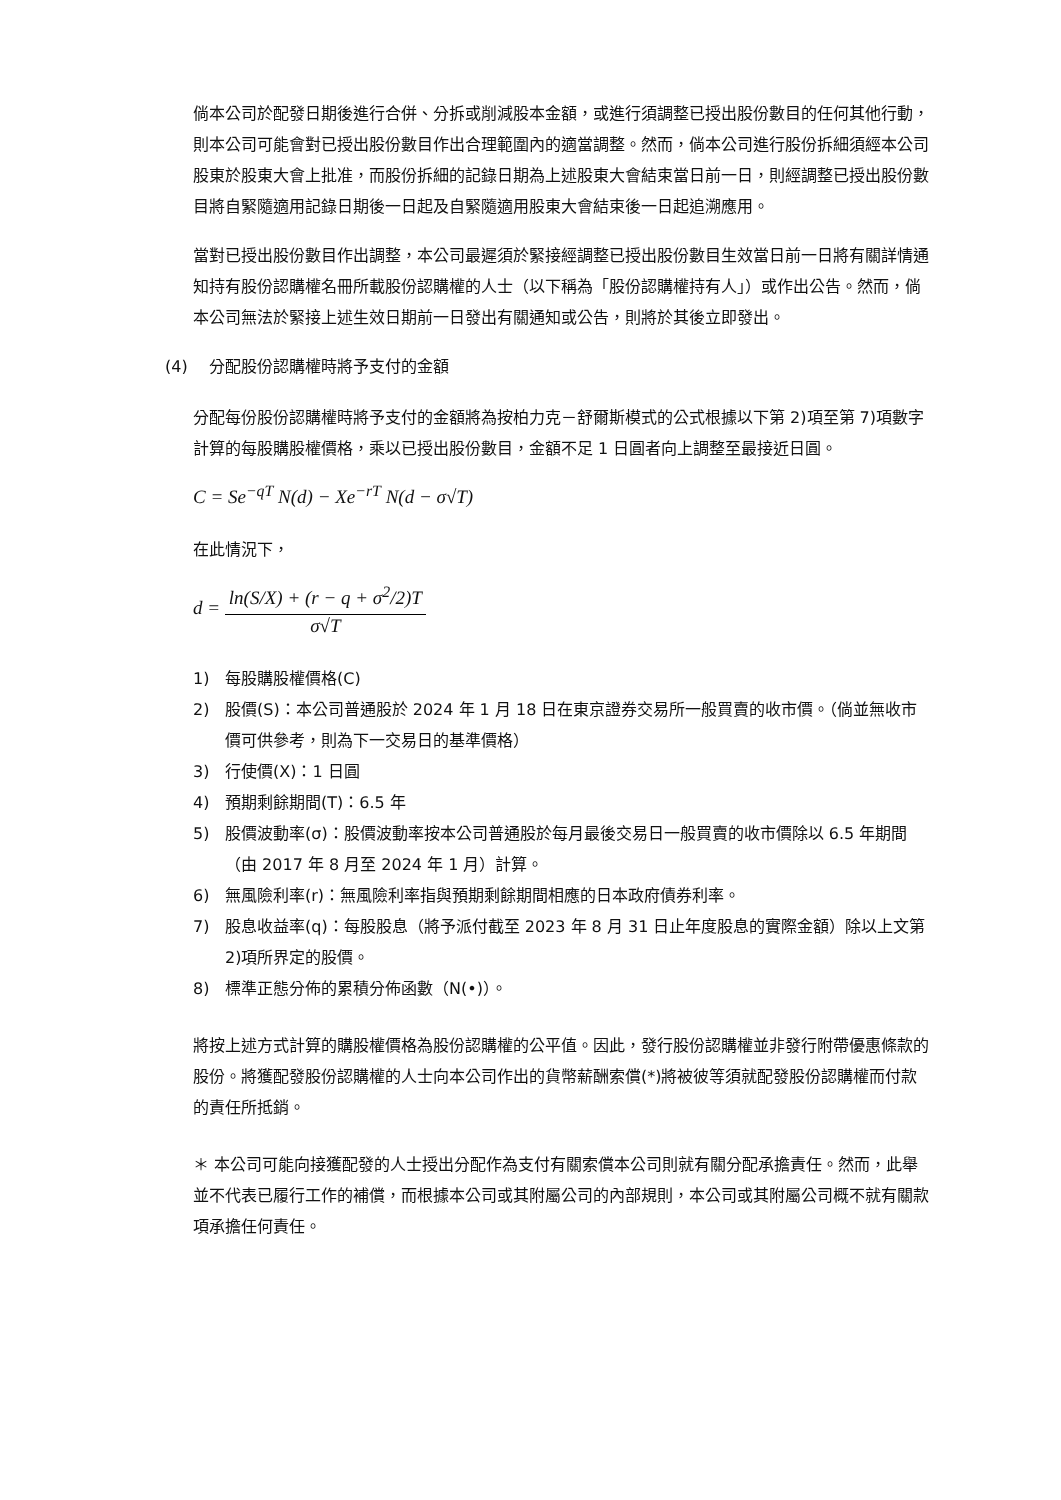倘本公司於配發日期後進行合併、分拆或削減股本金額，或進行須調整已授出股份數目的任何其他行動，則本公司可能會對已授出股份數目作出合理範圍內的適當調整。然而，倘本公司進行股份拆細須經本公司股東於股東大會上批准，而股份拆細的記錄日期為上述股東大會結束當日前一日，則經調整已授出股份數目將自緊隨適用記錄日期後一日起及自緊隨適用股東大會結束後一日起追溯應用。
當對已授出股份數目作出調整，本公司最遲須於緊接經調整已授出股份數目生效當日前一日將有關詳情通知持有股份認購權名冊所載股份認購權的人士（以下稱為「股份認購權持有人」）或作出公告。然而，倘本公司無法於緊接上述生效日期前一日發出有關通知或公告，則將於其後立即發出。
(4) 分配股份認購權時將予支付的金額
分配每份股份認購權時將予支付的金額將為按柏力克－舒爾斯模式的公式根據以下第 2)項至第 7)項數字計算的每股購股權價格，乘以已授出股份數目，金額不足 1 日圓者向上調整至最接近日圓。
C = Se<sup>−qT</sup> N(d) − Xe<sup>−rT</sup> N(d − σ√T)
在此情況下，
d =
ln(S/X) + (r − q + σ<sup>2</sup>/2)T
σ√T
1) 每股購股權價格(C)
2) 股價(S)：本公司普通股於 2024 年 1 月 18 日在東京證券交易所一般買賣的收市價。（倘並無收市價可供參考，則為下一交易日的基準價格）
3) 行使價(X)：1 日圓
4) 預期剩餘期間(T)：6.5 年
5) 股價波動率(σ)：股價波動率按本公司普通股於每月最後交易日一般買賣的收市價除以 6.5 年期間（由 2017 年 8 月至 2024 年 1 月）計算。
6) 無風險利率(r)：無風險利率指與預期剩餘期間相應的日本政府債券利率。
7) 股息收益率(q)：每股股息（將予派付截至 2023 年 8 月 31 日止年度股息的實際金額）除以上文第 2)項所界定的股價。
8) 標準正態分佈的累積分佈函數（N(•)）。
將按上述方式計算的購股權價格為股份認購權的公平值。因此，發行股份認購權並非發行附帶優惠條款的股份。將獲配發股份認購權的人士向本公司作出的貨幣薪酬索償(*)將被彼等須就配發股份認購權而付款的責任所抵銷。
＊ 本公司可能向接獲配發的人士授出分配作為支付有關索償本公司則就有關分配承擔責任。然而，此舉並不代表已履行工作的補償，而根據本公司或其附屬公司的內部規則，本公司或其附屬公司概不就有關款項承擔任何責任。